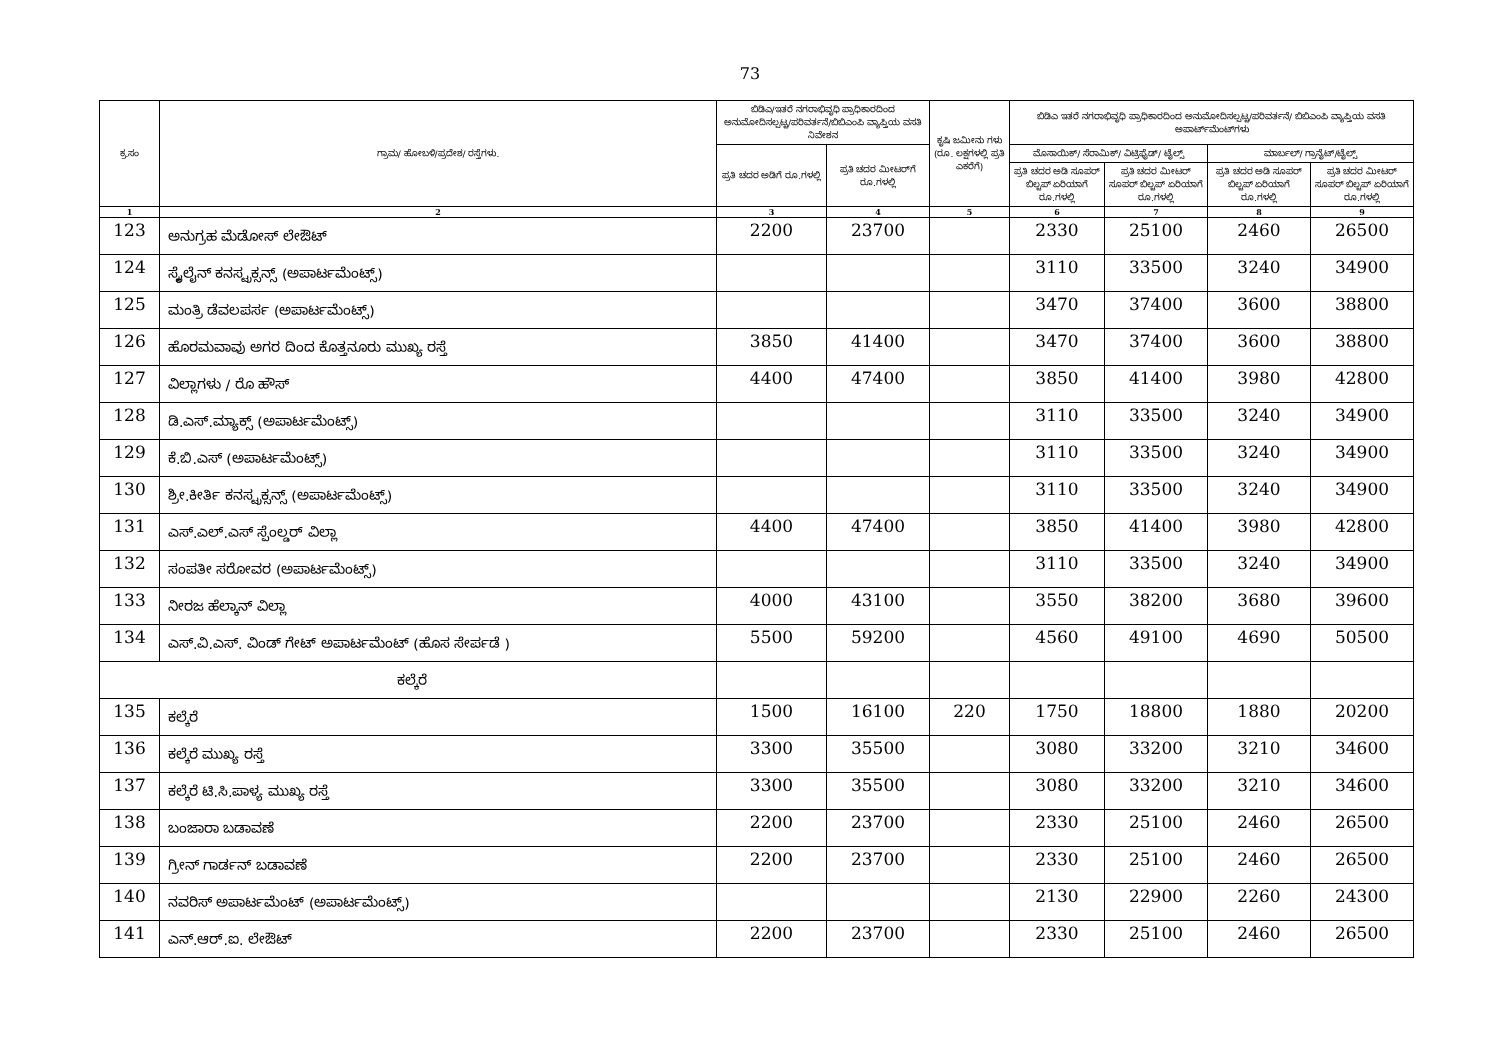73
| ಕ್ರ.ಸಂ | ಗ್ರಾಮ/ ಹೋಬಳಿ/ಪ್ರದೇಶ/ ರಸ್ತೆಗಳು. | ಬಿಡಿಎ/ಇತರೆ ನಗರಾಭಿವೃಧಿ ಪ್ರಾಧಿಕಾರದಿಂದ ಅನುಮೋದಿಸಲ್ಪಟ್ಟ/ಪರಿವರ್ತನೆ/ಬಿಬಿಎಂಪಿ ವ್ಯಾಪ್ತಿಯ ವಸತಿ ನಿವೇಶನ | | ಕೃಷಿ ಜಮೀನು ಗಳು (ರೂ. ಲಕ್ಷಗಳಲ್ಲಿ ಪ್ರತಿ ಎಕರೆಗೆ) | ಬಿಡಿಎ ಇತರೆ ನಗರಾಭಿವೃಧಿ ಪ್ರಾಧಿಕಾರದಿಂದ ಅನುಮೋದಿಸಲ್ಪಟ್ಟ/ಪರಿವರ್ತನೆ/ ಬಿಬಿಎಂಪಿ ವ್ಯಾಪ್ತಿಯ ವಸತಿ ಅಪಾರ್ಟ್‌ಮೆಂಟ್‌ಗಳು | | | |
| --- | --- | --- | --- | --- | --- | --- | --- | --- |
| | | ಪ್ರತಿ ಚದರ ಅಡಿಗೆ ರೂ.ಗಳಲ್ಲಿ | ಪ್ರತಿ ಚದರ ಮೀಟರ್‌ಗೆ ರೂ.ಗಳಲ್ಲಿ | | ಮೊಸಾಯಿಕ್/ ಸೆರಾಮಿಕ್/ ವಿಟ್ರಿಫೈಡ್/ ಟೈಲ್ಸ್ | | ಮಾರ್ಬಲ್/ ಗ್ರಾನೈಟ್/ಟೈಲ್ಸ್ | |
| | | | | | ಪ್ರತಿ ಚದರ ಅಡಿ ಸೂಪರ್ ಬಿಲ್ಟಪ್ ಏರಿಯಾಗೆ ರೂ.ಗಳಲ್ಲಿ | ಪ್ರತಿ ಚದರ ಮೀಟರ್ ಸೂಪರ್ ಬಿಲ್ಟಪ್ ಏರಿಯಾಗೆ ರೂ.ಗಳಲ್ಲಿ | ಪ್ರತಿ ಚದರ ಅಡಿ ಸೂಪರ್ ಬಿಲ್ಟಪ್ ಏರಿಯಾಗೆ ರೂ.ಗಳಲ್ಲಿ | ಪ್ರತಿ ಚದರ ಮೀಟರ್ ಸೂಪರ್ ಬಿಲ್ಟಪ್ ಏರಿಯಾಗೆ ರೂ.ಗಳಲ್ಲಿ |
| 1 | 2 | 3 | 4 | 5 | 6 | 7 | 8 | 9 |
| 123 | ಅನುಗ್ರಹ ಮೆಡೋಸ್ ಲೇಔಟ್ | 2200 | 23700 | | 2330 | 25100 | 2460 | 26500 |
| 124 | ಸ್ಕೈಲೈನ್ ಕನಸ್ಟ್ರಕ್ಸನ್ಸ್ (ಅಪಾರ್ಟಮೆಂಟ್ಸ್) | | | | 3110 | 33500 | 3240 | 34900 |
| 125 | ಮಂತ್ರಿ ಡೆವಲಪರ್ಸ (ಅಪಾರ್ಟಮೆಂಟ್ಸ್) | | | | 3470 | 37400 | 3600 | 38800 |
| 126 | ಹೊರಮವಾವು ಅಗರ ದಿಂದ ಕೊತ್ತನೂರು ಮುಖ್ಯ ರಸ್ತೆ | 3850 | 41400 | | 3470 | 37400 | 3600 | 38800 |
| 127 | ವಿಲ್ಲಾಗಳು / ರೊ ಹೌಸ್ | 4400 | 47400 | | 3850 | 41400 | 3980 | 42800 |
| 128 | ಡಿ.ಎಸ್.ಮ್ಯಾಕ್ಸ್ (ಅಪಾರ್ಟಮೆಂಟ್ಸ್) | | | | 3110 | 33500 | 3240 | 34900 |
| 129 | ಕೆ.ಬಿ.ಎಸ್ (ಅಪಾರ್ಟಮೆಂಟ್ಸ್) | | | | 3110 | 33500 | 3240 | 34900 |
| 130 | ಶ್ರೀ.ಕೀರ್ತಿ ಕನಸ್ಟ್ರಕ್ಸನ್ಸ್ (ಅಪಾರ್ಟಮೆಂಟ್ಸ್) | | | | 3110 | 33500 | 3240 | 34900 |
| 131 | ಎಸ್.ಎಲ್.ಎಸ್ ಸ್ಪೆಂಲ್ಡರ್ ವಿಲ್ಲಾ | 4400 | 47400 | | 3850 | 41400 | 3980 | 42800 |
| 132 | ಸಂಪತೀ ಸರೋವರ (ಅಪಾರ್ಟಮೆಂಟ್ಸ್) | | | | 3110 | 33500 | 3240 | 34900 |
| 133 | ನೀರಜ ಹೆಲ್ಕಾನ್ ವಿಲ್ಲಾ | 4000 | 43100 | | 3550 | 38200 | 3680 | 39600 |
| 134 | ಎಸ್.ವಿ.ಎಸ್. ವಿಂಡ್ ಗೇಟ್ ಅಪಾರ್ಟಮೆಂಟ್ (ಹೊಸ ಸೇರ್ಪಡೆ ) | 5500 | 59200 | | 4560 | 49100 | 4690 | 50500 |
| ಕಲ್ಕೆರೆ | | | | | | | | |
| 135 | ಕಲ್ಕೆರೆ | 1500 | 16100 | 220 | 1750 | 18800 | 1880 | 20200 |
| 136 | ಕಲ್ಕೆರೆ ಮುಖ್ಯ ರಸ್ತೆ | 3300 | 35500 | | 3080 | 33200 | 3210 | 34600 |
| 137 | ಕಲ್ಕೆರೆ ಟಿ.ಸಿ.ಪಾಳ್ಯ ಮುಖ್ಯ ರಸ್ತೆ | 3300 | 35500 | | 3080 | 33200 | 3210 | 34600 |
| 138 | ಬಂಜಾರಾ ಬಡಾವಣೆ | 2200 | 23700 | | 2330 | 25100 | 2460 | 26500 |
| 139 | ಗ್ರೀನ್ ಗಾರ್ಡನ್ ಬಡಾವಣೆ | 2200 | 23700 | | 2330 | 25100 | 2460 | 26500 |
| 140 | ನವರಿಸ್ ಅಪಾರ್ಟಮೆಂಟ್ (ಅಪಾರ್ಟಮೆಂಟ್ಸ್) | | | | 2130 | 22900 | 2260 | 24300 |
| 141 | ಎನ್.ಆರ್.ಐ. ಲೇಔಟ್ | 2200 | 23700 | | 2330 | 25100 | 2460 | 26500 |